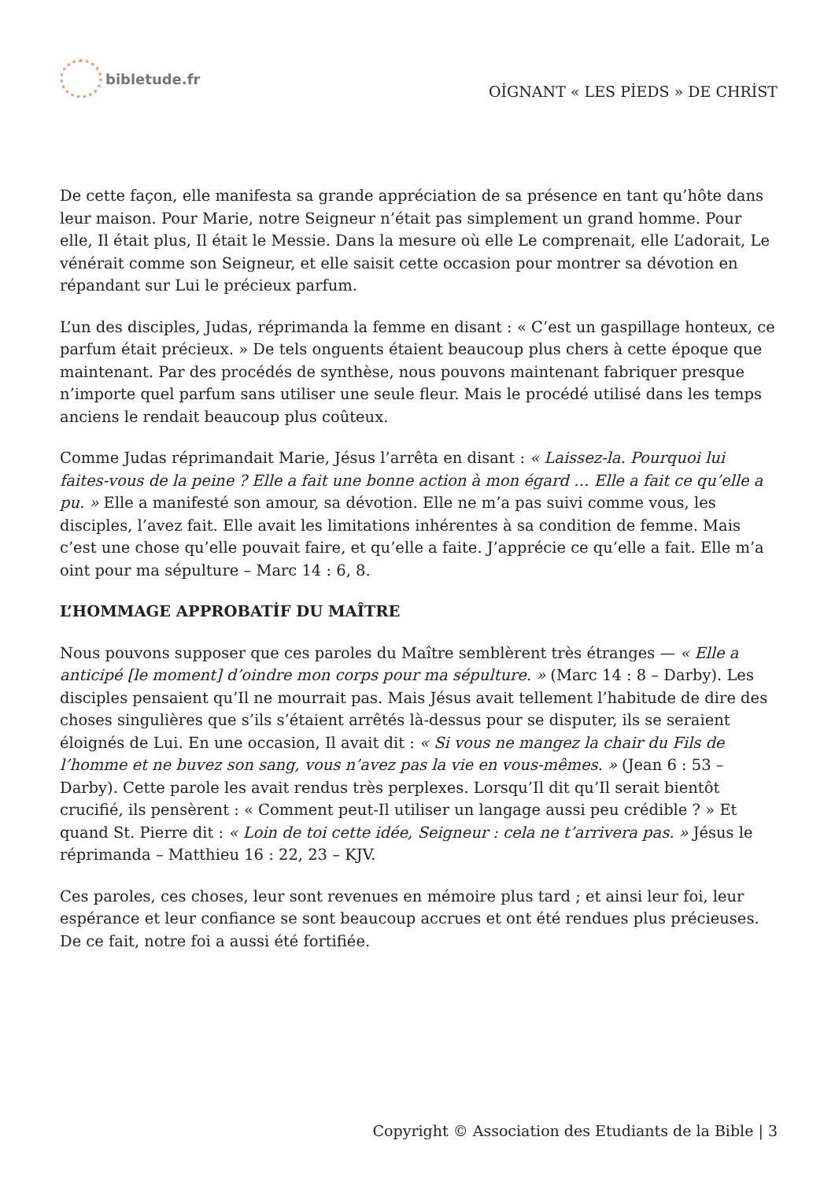bibletude.fr
OİGNANT « LES PİEDS » DE CHRİST
De cette façon, elle manifesta sa grande appréciation de sa présence en tant qu’hôte dans leur maison. Pour Marie, notre Seigneur n’était pas simplement un grand homme. Pour elle, Il était plus, Il était le Messie. Dans la mesure où elle Le comprenait, elle L’adorait, Le vénérait comme son Seigneur, et elle saisit cette occasion pour montrer sa dévotion en répandant sur Lui le précieux parfum.
L’un des disciples, Judas, réprimanda la femme en disant : « C’est un gaspillage honteux, ce parfum était précieux. » De tels onguents étaient beaucoup plus chers à cette époque que maintenant. Par des procédés de synthèse, nous pouvons maintenant fabriquer presque n’importe quel parfum sans utiliser une seule fleur. Mais le procédé utilisé dans les temps anciens le rendait beaucoup plus coûteux.
Comme Judas réprimandait Marie, Jésus l’arrêta en disant : « Laissez-la. Pourquoi lui faites-vous de la peine ? Elle a fait une bonne action à mon égard … Elle a fait ce qu’elle a pu. » Elle a manifesté son amour, sa dévotion. Elle ne m’a pas suivi comme vous, les disciples, l’avez fait. Elle avait les limitations inhérentes à sa condition de femme. Mais c’est une chose qu’elle pouvait faire, et qu’elle a faite. J’apprécie ce qu’elle a fait. Elle m’a oint pour ma sépulture – Marc 14 : 6, 8.
L’HOMMAGE APPROBATİF DU MAÎTRE
Nous pouvons supposer que ces paroles du Maître semblèrent très étranges — « Elle a anticipé [le moment] d’oindre mon corps pour ma sépulture. » (Marc 14 : 8 – Darby). Les disciples pensaient qu’Il ne mourrait pas. Mais Jésus avait tellement l’habitude de dire des choses singulières que s’ils s’étaient arrêtés là-dessus pour se disputer, ils se seraient éloignés de Lui. En une occasion, Il avait dit : « Si vous ne mangez la chair du Fils de l’homme et ne buvez son sang, vous n’avez pas la vie en vous-mêmes. » (Jean 6 : 53 – Darby). Cette parole les avait rendus très perplexes. Lorsqu’Il dit qu’Il serait bientôt crucifié, ils pensèrent : « Comment peut-Il utiliser un langage aussi peu crédible ? » Et quand St. Pierre dit : « Loin de toi cette idée, Seigneur : cela ne t’arrivera pas. » Jésus le réprimanda – Matthieu 16 : 22, 23 – KJV.
Ces paroles, ces choses, leur sont revenues en mémoire plus tard ; et ainsi leur foi, leur espérance et leur confiance se sont beaucoup accrues et ont été rendues plus précieuses. De ce fait, notre foi a aussi été fortifiée.
Copyright © Association des Etudiants de la Bible | 3